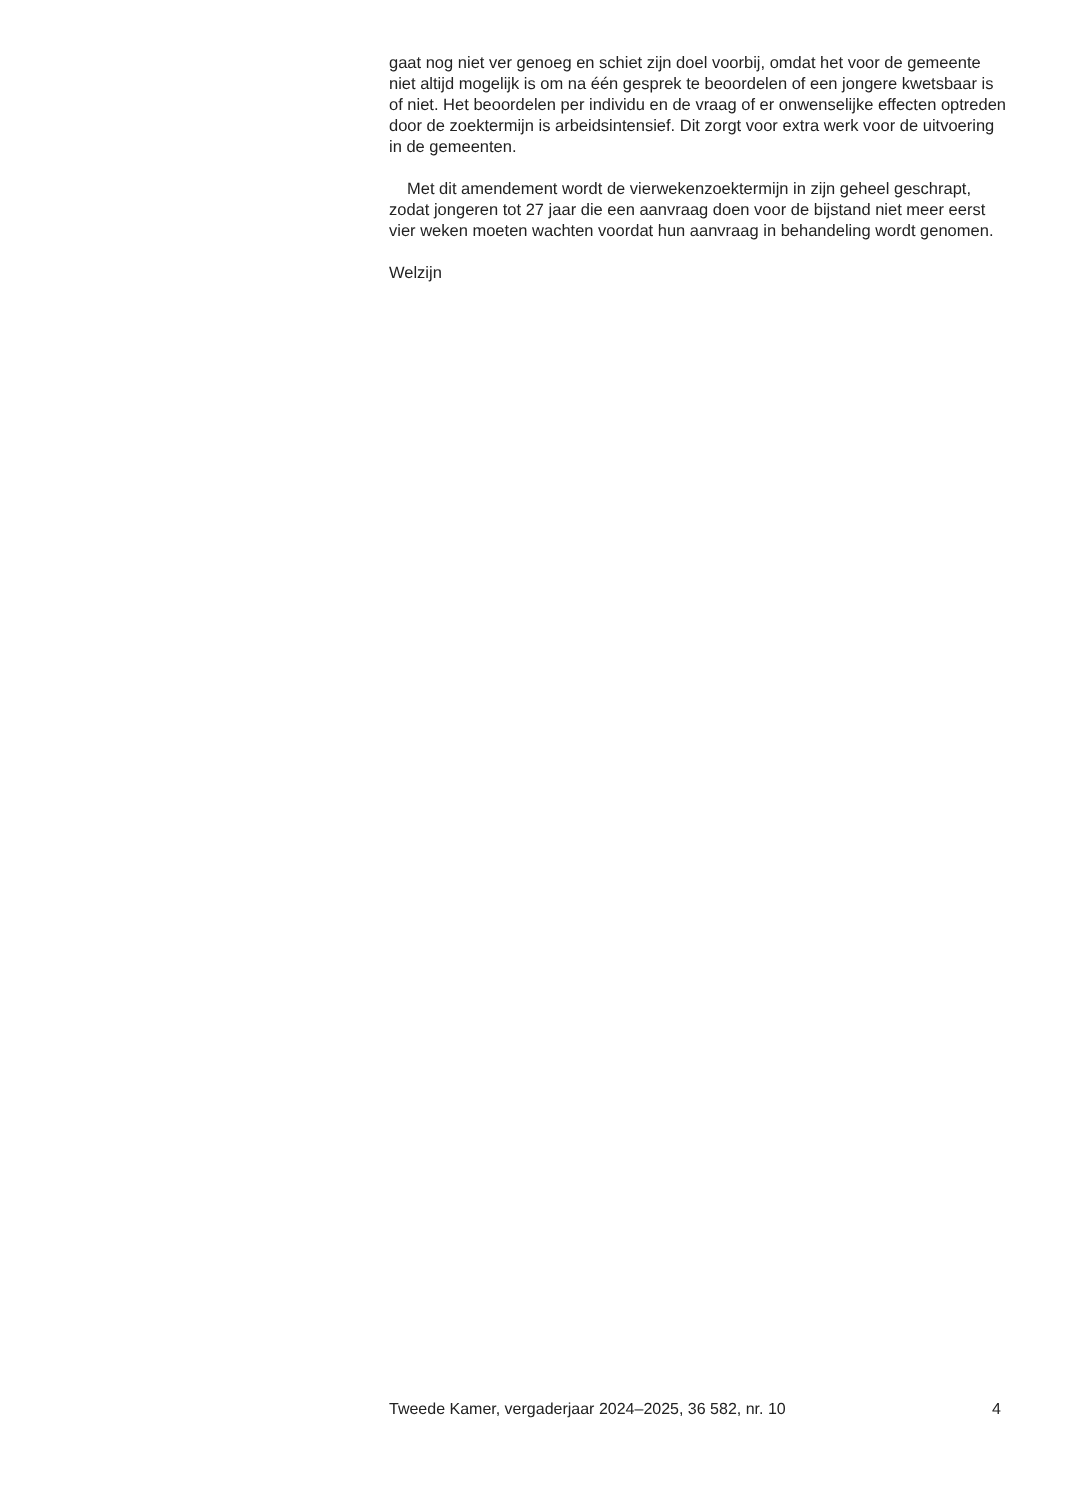gaat nog niet ver genoeg en schiet zijn doel voorbij, omdat het voor de gemeente niet altijd mogelijk is om na één gesprek te beoordelen of een jongere kwetsbaar is of niet. Het beoordelen per individu en de vraag of er onwenselijke effecten optreden door de zoektermijn is arbeidsintensief. Dit zorgt voor extra werk voor de uitvoering in de gemeenten.
Met dit amendement wordt de vierwekenzoektermijn in zijn geheel geschrapt, zodat jongeren tot 27 jaar die een aanvraag doen voor de bijstand niet meer eerst vier weken moeten wachten voordat hun aanvraag in behandeling wordt genomen.
Welzijn
Tweede Kamer, vergaderjaar 2024–2025, 36 582, nr. 10 4